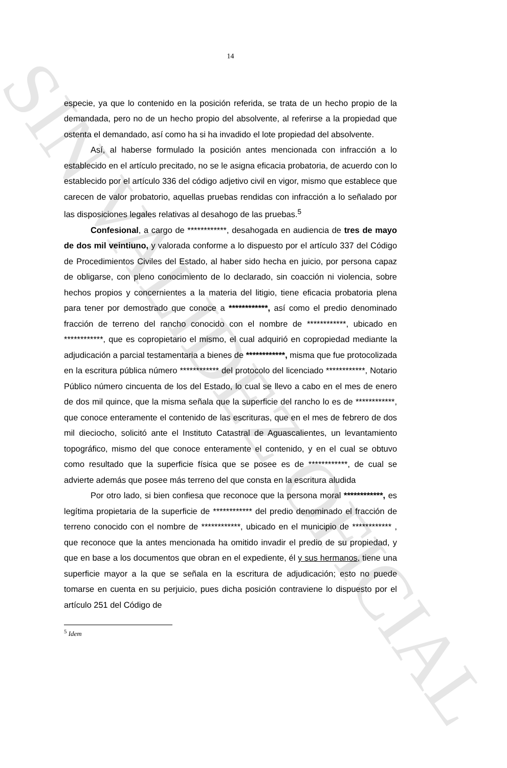SIN VALIDEZ OFICIAL
14
especie, ya que lo contenido en la posición referida, se trata de un hecho propio de la demandada, pero no de un hecho propio del absolvente, al referirse a la propiedad que ostenta el demandado, así como ha si ha invadido el lote propiedad del absolvente.
Así, al haberse formulado la posición antes mencionada con infracción a lo establecido en el artículo precitado, no se le asigna eficacia probatoria, de acuerdo con lo establecido por el artículo 336 del código adjetivo civil en vigor, mismo que establece que carecen de valor probatorio, aquellas pruebas rendidas con infracción a lo señalado por las disposiciones legales relativas al desahogo de las pruebas.<sup>5</sup>
Confesional, a cargo de ************, desahogada en audiencia de tres de mayo de dos mil veintiuno, y valorada conforme a lo dispuesto por el artículo 337 del Código de Procedimientos Civiles del Estado, al haber sido hecha en juicio, por persona capaz de obligarse, con pleno conocimiento de lo declarado, sin coacción ni violencia, sobre hechos propios y concernientes a la materia del litigio, tiene eficacia probatoria plena para tener por demostrado que conoce a ************, así como el predio denominado fracción de terreno del rancho conocido con el nombre de ************, ubicado en ************, que es copropietario el mismo, el cual adquirió en copropiedad mediante la adjudicación a parcial testamentaria a bienes de ************, misma que fue protocolizada en la escritura pública número ************ del protocolo del licenciado ************, Notario Público número cincuenta de los del Estado, lo cual se llevo a cabo en el mes de enero de dos mil quince, que la misma señala que la superficie del rancho lo es de ************, que conoce enteramente el contenido de las escrituras, que en el mes de febrero de dos mil dieciocho, solicitó ante el Instituto Catastral de Aguascalientes, un levantamiento topográfico, mismo del que conoce enteramente el contenido, y en el cual se obtuvo como resultado que la superficie física que se posee es de ************, de cual se advierte además que posee más terreno del que consta en la escritura aludida
Por otro lado, si bien confiesa que reconoce que la persona moral ************, es legítima propietaria de la superficie de ************ del predio denominado el fracción de terreno conocido con el nombre de ************, ubicado en el municipio de ************ , que reconoce que la antes mencionada ha omitido invadir el predio de su propiedad, y que en base a los documentos que obran en el expediente, él y sus hermanos, tiene una superficie mayor a la que se señala en la escritura de adjudicación; esto no puede tomarse en cuenta en su perjuicio, pues dicha posición contraviene lo dispuesto por el artículo 251 del Código de
<sup>5</sup> Idem